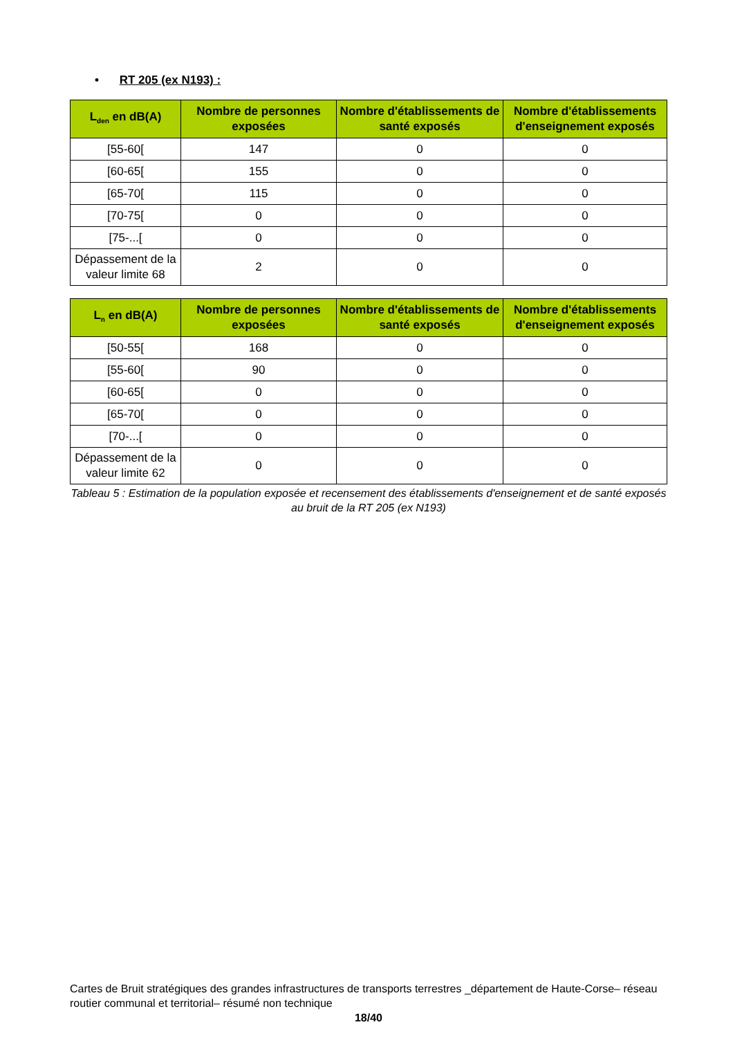• RT 205 (ex N193) :
| L<sub>den</sub> en dB(A) | Nombre de personnes exposées | Nombre d'établissements de santé exposés | Nombre d'établissements d'enseignement exposés |
| --- | --- | --- | --- |
| [55-60[ | 147 | 0 | 0 |
| [60-65[ | 155 | 0 | 0 |
| [65-70[ | 115 | 0 | 0 |
| [70-75[ | 0 | 0 | 0 |
| [75-...[ | 0 | 0 | 0 |
| Dépassement de la valeur limite 68 | 2 | 0 | 0 |
| L<sub>n</sub> en dB(A) | Nombre de personnes exposées | Nombre d'établissements de santé exposés | Nombre d'établissements d'enseignement exposés |
| --- | --- | --- | --- |
| [50-55[ | 168 | 0 | 0 |
| [55-60[ | 90 | 0 | 0 |
| [60-65[ | 0 | 0 | 0 |
| [65-70[ | 0 | 0 | 0 |
| [70-...[ | 0 | 0 | 0 |
| Dépassement de la valeur limite 62 | 0 | 0 | 0 |
Tableau 5 : Estimation de la population exposée et recensement des établissements d'enseignement et de santé exposés au bruit de la RT 205 (ex N193)
Cartes de Bruit stratégiques des grandes infrastructures de transports terrestres _département de Haute-Corse– réseau routier communal et territorial– résumé non technique
18/40